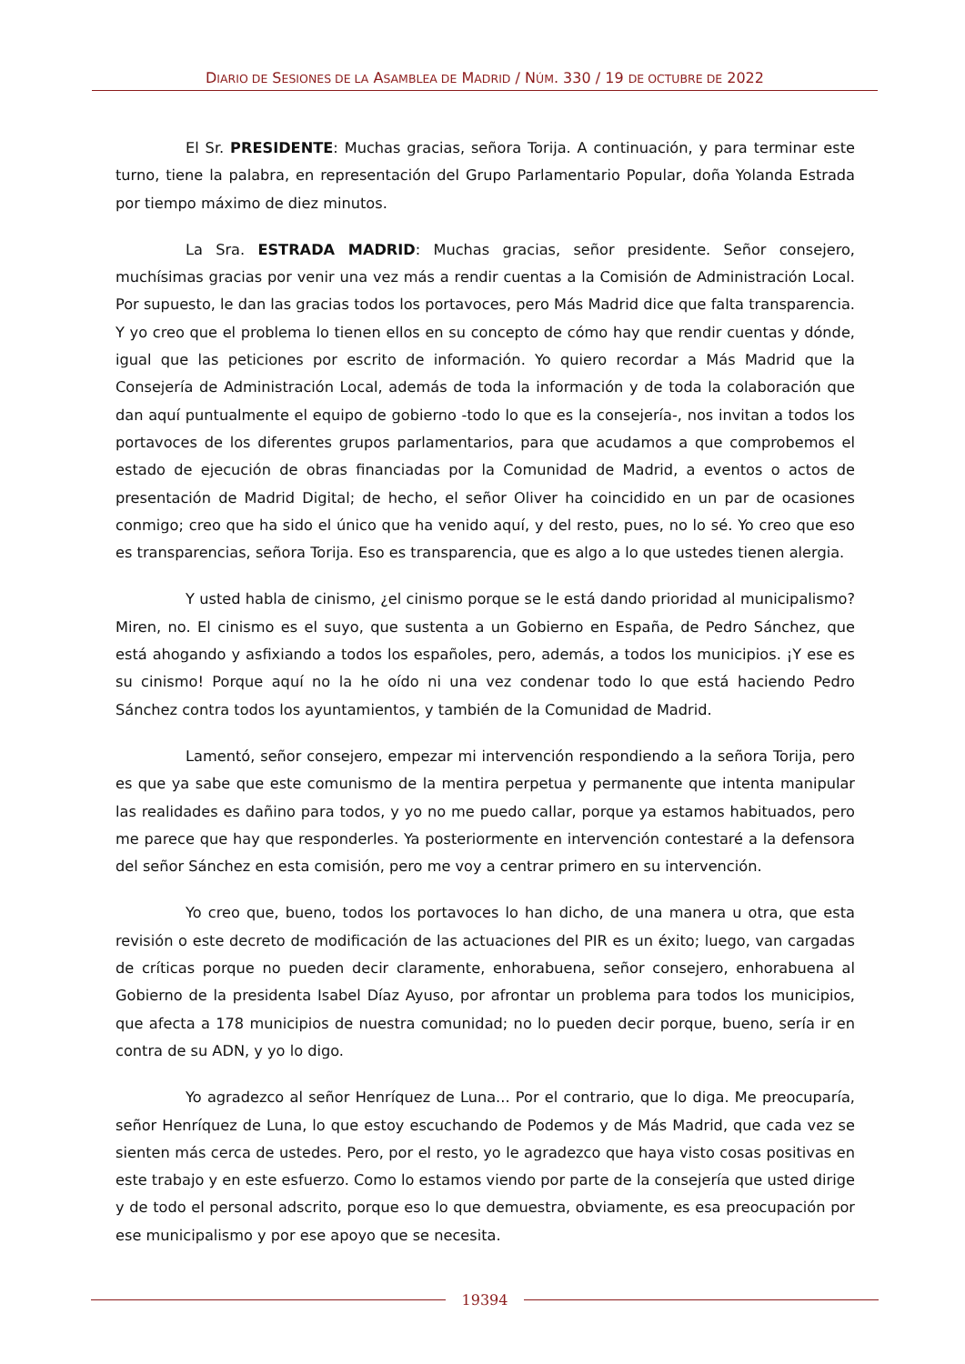DIARIO DE SESIONES DE LA ASAMBLEA DE MADRID / NÚM. 330 / 19 DE OCTUBRE DE 2022
El Sr. PRESIDENTE: Muchas gracias, señora Torija. A continuación, y para terminar este turno, tiene la palabra, en representación del Grupo Parlamentario Popular, doña Yolanda Estrada por tiempo máximo de diez minutos.
La Sra. ESTRADA MADRID: Muchas gracias, señor presidente. Señor consejero, muchísimas gracias por venir una vez más a rendir cuentas a la Comisión de Administración Local. Por supuesto, le dan las gracias todos los portavoces, pero Más Madrid dice que falta transparencia. Y yo creo que el problema lo tienen ellos en su concepto de cómo hay que rendir cuentas y dónde, igual que las peticiones por escrito de información. Yo quiero recordar a Más Madrid que la Consejería de Administración Local, además de toda la información y de toda la colaboración que dan aquí puntualmente el equipo de gobierno -todo lo que es la consejería-, nos invitan a todos los portavoces de los diferentes grupos parlamentarios, para que acudamos a que comprobemos el estado de ejecución de obras financiadas por la Comunidad de Madrid, a eventos o actos de presentación de Madrid Digital; de hecho, el señor Oliver ha coincidido en un par de ocasiones conmigo; creo que ha sido el único que ha venido aquí, y del resto, pues, no lo sé. Yo creo que eso es transparencias, señora Torija. Eso es transparencia, que es algo a lo que ustedes tienen alergia.
Y usted habla de cinismo, ¿el cinismo porque se le está dando prioridad al municipalismo? Miren, no. El cinismo es el suyo, que sustenta a un Gobierno en España, de Pedro Sánchez, que está ahogando y asfixiando a todos los españoles, pero, además, a todos los municipios. ¡Y ese es su cinismo! Porque aquí no la he oído ni una vez condenar todo lo que está haciendo Pedro Sánchez contra todos los ayuntamientos, y también de la Comunidad de Madrid.
Lamentó, señor consejero, empezar mi intervención respondiendo a la señora Torija, pero es que ya sabe que este comunismo de la mentira perpetua y permanente que intenta manipular las realidades es dañino para todos, y yo no me puedo callar, porque ya estamos habituados, pero me parece que hay que responderles. Ya posteriormente en intervención contestaré a la defensora del señor Sánchez en esta comisión, pero me voy a centrar primero en su intervención.
Yo creo que, bueno, todos los portavoces lo han dicho, de una manera u otra, que esta revisión o este decreto de modificación de las actuaciones del PIR es un éxito; luego, van cargadas de críticas porque no pueden decir claramente, enhorabuena, señor consejero, enhorabuena al Gobierno de la presidenta Isabel Díaz Ayuso, por afrontar un problema para todos los municipios, que afecta a 178 municipios de nuestra comunidad; no lo pueden decir porque, bueno, sería ir en contra de su ADN, y yo lo digo.
Yo agradezco al señor Henríquez de Luna... Por el contrario, que lo diga. Me preocuparía, señor Henríquez de Luna, lo que estoy escuchando de Podemos y de Más Madrid, que cada vez se sienten más cerca de ustedes. Pero, por el resto, yo le agradezco que haya visto cosas positivas en este trabajo y en este esfuerzo. Como lo estamos viendo por parte de la consejería que usted dirige y de todo el personal adscrito, porque eso lo que demuestra, obviamente, es esa preocupación por ese municipalismo y por ese apoyo que se necesita.
19394